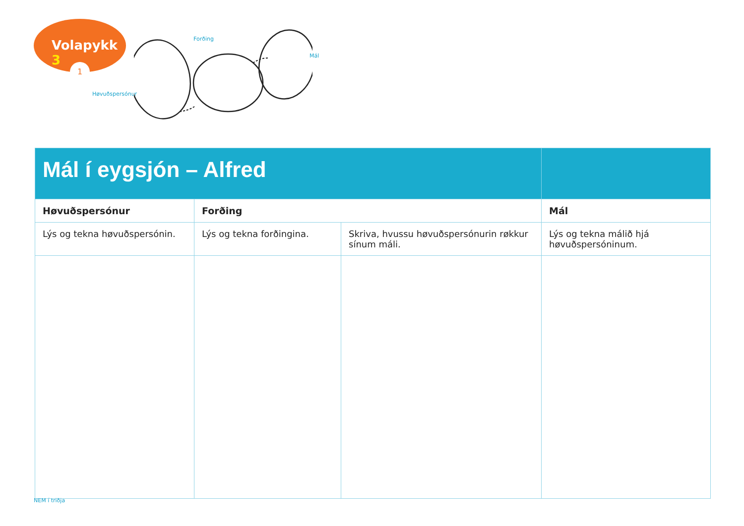Volapykk 3
1
Forðing
Mál
Høvuðspersónur
| Mál í eygsjón – Alfred | | | |
| Høvuðspersónur | Forðing | | Mál |
| Lýs og tekna høvuðspersónin. | Lýs og tekna forðingina. | Skriva, hvussu høvuðspersónurin røkkur sínum máli. | Lýs og tekna málið hjá høvuðspersóninum. |
NEM í triðja